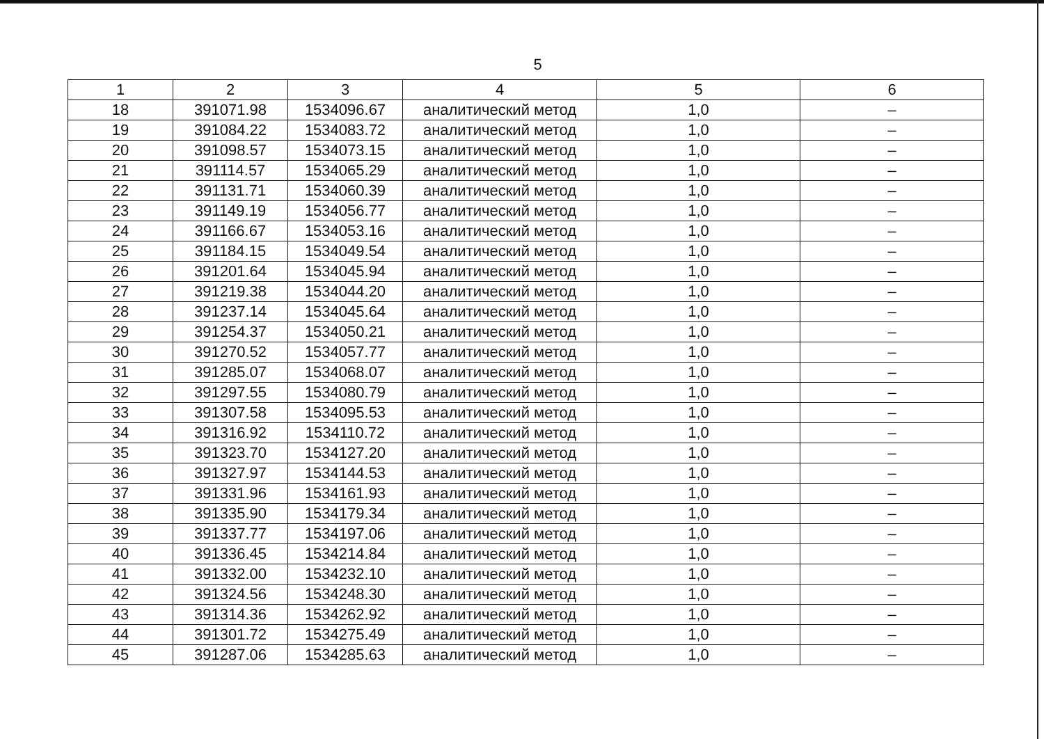5
| 1 | 2 | 3 | 4 | 5 | 6 |
| --- | --- | --- | --- | --- | --- |
| 18 | 391071.98 | 1534096.67 | аналитический метод | 1,0 | – |
| 19 | 391084.22 | 1534083.72 | аналитический метод | 1,0 | – |
| 20 | 391098.57 | 1534073.15 | аналитический метод | 1,0 | – |
| 21 | 391114.57 | 1534065.29 | аналитический метод | 1,0 | – |
| 22 | 391131.71 | 1534060.39 | аналитический метод | 1,0 | – |
| 23 | 391149.19 | 1534056.77 | аналитический метод | 1,0 | – |
| 24 | 391166.67 | 1534053.16 | аналитический метод | 1,0 | – |
| 25 | 391184.15 | 1534049.54 | аналитический метод | 1,0 | – |
| 26 | 391201.64 | 1534045.94 | аналитический метод | 1,0 | – |
| 27 | 391219.38 | 1534044.20 | аналитический метод | 1,0 | – |
| 28 | 391237.14 | 1534045.64 | аналитический метод | 1,0 | – |
| 29 | 391254.37 | 1534050.21 | аналитический метод | 1,0 | – |
| 30 | 391270.52 | 1534057.77 | аналитический метод | 1,0 | – |
| 31 | 391285.07 | 1534068.07 | аналитический метод | 1,0 | – |
| 32 | 391297.55 | 1534080.79 | аналитический метод | 1,0 | – |
| 33 | 391307.58 | 1534095.53 | аналитический метод | 1,0 | – |
| 34 | 391316.92 | 1534110.72 | аналитический метод | 1,0 | – |
| 35 | 391323.70 | 1534127.20 | аналитический метод | 1,0 | – |
| 36 | 391327.97 | 1534144.53 | аналитический метод | 1,0 | – |
| 37 | 391331.96 | 1534161.93 | аналитический метод | 1,0 | – |
| 38 | 391335.90 | 1534179.34 | аналитический метод | 1,0 | – |
| 39 | 391337.77 | 1534197.06 | аналитический метод | 1,0 | – |
| 40 | 391336.45 | 1534214.84 | аналитический метод | 1,0 | – |
| 41 | 391332.00 | 1534232.10 | аналитический метод | 1,0 | – |
| 42 | 391324.56 | 1534248.30 | аналитический метод | 1,0 | – |
| 43 | 391314.36 | 1534262.92 | аналитический метод | 1,0 | – |
| 44 | 391301.72 | 1534275.49 | аналитический метод | 1,0 | – |
| 45 | 391287.06 | 1534285.63 | аналитический метод | 1,0 | – |